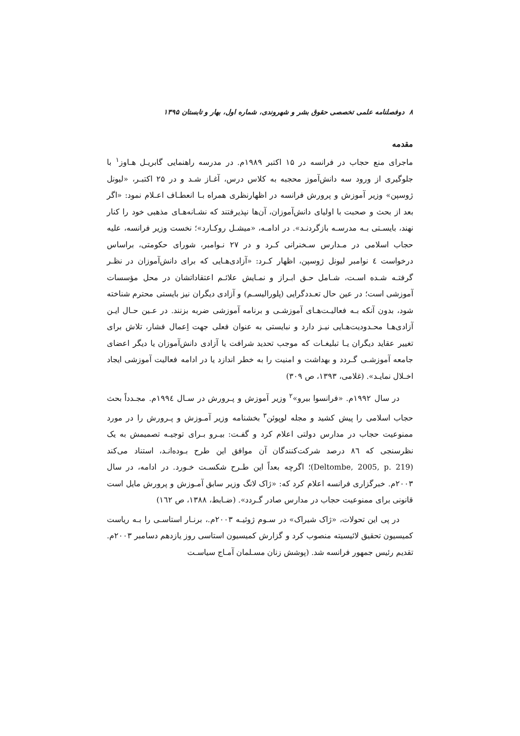۸ دوفصلنامه علمی تخصصی حقوق بشر و شهروندی، شماره اول، بهار و تابستان ۱۳۹۵
مقدمه
ماجرای منع حجاب در فرانسه در ۱۵ اکتبر ۱۹۸۹م. در مدرسه راهنمایی گابریـل هـاوز<sup>۱</sup> با جلوگیری از ورود سه دانش‌آموز محجبه به کلاس درس، آغـاز شـد و در ۲۵ اکتبـر، «لیونل ژوسپن» وزیر آموزش و پرورش فرانسه در اظهارنظری همراه بـا انعطـاف اعـلام نمود: «اگر بعد از بحث و صحبت با اولیای دانش‌آموزان، آن‌ها نپذیرفتند که نشـانه‌هـای مذهبی خود را کنار نهند، بایسـتی بـه مدرسـه بازگردنـد». در ادامـه، «میشـل روکـارد»؛ نخست وزیر فرانسه، علیه حجاب اسلامی در مـدارس سـخنرانی کـرد و در ۲۷ نـوامبر، شورای حکومتی، براساس درخواست ٤ نوامبر لیونل ژوسپن، اظهار کـرد: «آزادی‌هـایی که برای دانش‌آموزان در نظـر گرفتـه شـده اسـت، شـامل حـق ابـراز و نمـایش علائـم اعتقاداتشان در محل مؤسسات آموزشی است؛ در عین حال تعـددگرایی (پلورالیسـم) و آزادی دیگران نیز بایستی محترم شناخته شود، بدون آنکه بـه فعالیـت‌هـای آموزشـی و برنامه آموزشی ضربه بزنند. در عـین حـال ایـن آزادی‌هـا محـدودیت‌هـایی نیـز دارد و نبایستی به عنوان فعلی جهت اِعمال فشار، تلاش برای تغییر عقاید دیگران یـا تبلیغـات که موجب تحدید شرافت یا آزادی دانش‌آموزان یا دیگر اعضای جامعه آموزشـی گـردد و بهداشت و امنیت را به خطر اندازد یا در ادامه فعالیت آموزشی ایجاد اخـلال نمایـد». (غلامی، ۱۳۹۳، ص ۳۰۹)
در سال ۱۹۹۲م. «فرانسوا بیرو»<sup>۲</sup> وزیر آموزش و پـرورش در سـال ۱۹۹٤م. مجـدداً بحث حجاب اسلامی را پیش کشید و مجله لوپوئن<sup>۳</sup> بخشنامه وزیر آمـوزش و پـرورش را در مورد ممنوعیت حجاب در مدارس دولتی اعلام کرد و گفـت: بیـرو بـرای توجیـه تصمیمش به یک نظرسنجی که ۸٦ درصد شرکت‌کنندگان آن موافق این طرح بـوده‌انـد، استناد می‌کند (Deltombe, 2005, p. 219)؛ اگرچه بعداً این طـرح شکسـت خـورد. در ادامه، در سال ۲۰۰۳م. خبرگزاری فرانسه اعلام کرد که: «ژاک لانگ وزیر سابق آمـوزش و پرورش مایل است قانونی برای ممنوعیت حجاب در مدارس صادر گـردد». (ضـابط، ۱۳۸۸، ص ۱٦۲)
در پی این تحولات، «ژاک شیراک» در سـوم ژوئیـه ۲۰۰۳م.، برنـار استاسـی را بـه ریاست کمیسیون تحقیق لائیسیته منصوب کرد و گزارش کمیسیون استاسی روز یازدهم دسامبر ۲۰۰۳م. تقدیم رئیس جمهور فرانسه شد. (پوشش زنان مسـلمان آمـاج سیاسـت